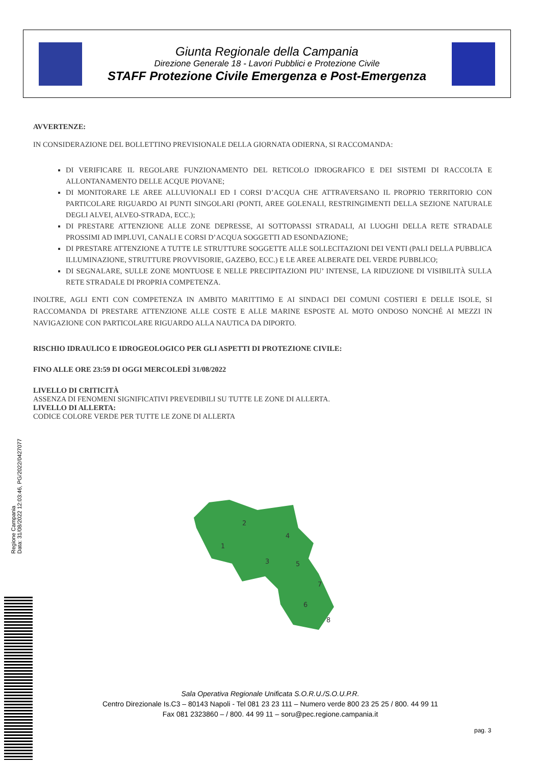Giunta Regionale della Campania
Direzione Generale 18 - Lavori Pubblici e Protezione Civile
STAFF Protezione Civile Emergenza e Post-Emergenza
AVVERTENZE:
IN CONSIDERAZIONE DEL BOLLETTINO PREVISIONALE DELLA GIORNATA ODIERNA, SI RACCOMANDA:
DI VERIFICARE IL REGOLARE FUNZIONAMENTO DEL RETICOLO IDROGRAFICO E DEI SISTEMI DI RACCOLTA E ALLONTANAMENTO DELLE ACQUE PIOVANE;
DI MONITORARE LE AREE ALLUVIONALI ED I CORSI D’ACQUA CHE ATTRAVERSANO IL PROPRIO TERRITORIO CON PARTICOLARE RIGUARDO AI PUNTI SINGOLARI (PONTI, AREE GOLENALI, RESTRINGIMENTI DELLA SEZIONE NATURALE DEGLI ALVEI, ALVEO-STRADA, ECC.);
DI PRESTARE ATTENZIONE ALLE ZONE DEPRESSE, AI SOTTOPASSI STRADALI, AI LUOGHI DELLA RETE STRADALE PROSSIMI AD IMPLUVI, CANALI E CORSI D’ACQUA SOGGETTI AD ESONDAZIONE;
DI PRESTARE ATTENZIONE A TUTTE LE STRUTTURE SOGGETTE ALLE SOLLECITAZIONI DEI VENTI (PALI DELLA PUBBLICA ILLUMINAZIONE, STRUTTURE PROVVISORIE, GAZEBO, ECC.) E LE AREE ALBERATE DEL VERDE PUBBLICO;
DI SEGNALARE, SULLE ZONE MONTUOSE E NELLE PRECIPITAZIONI PIU’ INTENSE, LA RIDUZIONE DI VISIBILITÀ SULLA RETE STRADALE DI PROPRIA COMPETENZA.
INOLTRE, AGLI ENTI CON COMPETENZA IN AMBITO MARITTIMO E AI SINDACI DEI COMUNI COSTIERI E DELLE ISOLE, SI RACCOMANDA DI PRESTARE ATTENZIONE ALLE COSTE E ALLE MARINE ESPOSTE AL MOTO ONDOSO NONCHÉ AI MEZZI IN NAVIGAZIONE CON PARTICOLARE RIGUARDO ALLA NAUTICA DA DIPORTO.
RISCHIO IDRAULICO E IDROGEOLOGICO PER GLI ASPETTI DI PROTEZIONE CIVILE:
FINO ALLE ORE 23:59 DI OGGI MERCOLEDÌ 31/08/2022
LIVELLO DI CRITICITÀ
ASSENZA DI FENOMENI SIGNIFICATIVI PREVEDIBILI SU TUTTE LE ZONE DI ALLERTA.
LIVELLO DI ALLERTA:
CODICE COLORE VERDE PER TUTTE LE ZONE DI ALLERTA
1
2
3
4
5
6
7
8
Regione Campania
Data: 31/08/2022 12:03:46, PG/2022/0427077
Sala Operativa Regionale Unificata S.O.R.U./S.O.U.P.R.
Centro Direzionale Is.C3 – 80143 Napoli - Tel 081 23 23 111 – Numero verde 800 23 25 25 / 800. 44 99 11
Fax 081 2323860 – / 800. 44 99 11 – soru@pec.regione.campania.it
pag. 3